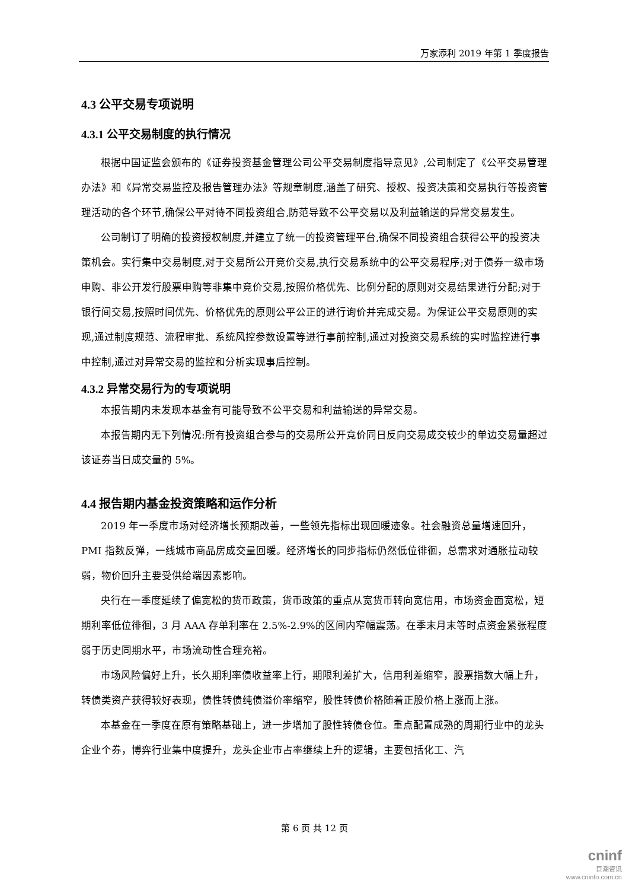万家添利 2019 年第 1 季度报告
4.3 公平交易专项说明
4.3.1 公平交易制度的执行情况
根据中国证监会颁布的《证券投资基金管理公司公平交易制度指导意见》,公司制定了《公平交易管理办法》和《异常交易监控及报告管理办法》等规章制度,涵盖了研究、授权、投资决策和交易执行等投资管理活动的各个环节,确保公平对待不同投资组合,防范导致不公平交易以及利益输送的异常交易发生。
公司制订了明确的投资授权制度,并建立了统一的投资管理平台,确保不同投资组合获得公平的投资决策机会。实行集中交易制度,对于交易所公开竞价交易,执行交易系统中的公平交易程序;对于债券一级市场申购、非公开发行股票申购等非集中竞价交易,按照价格优先、比例分配的原则对交易结果进行分配;对于银行间交易,按照时间优先、价格优先的原则公平公正的进行询价并完成交易。为保证公平交易原则的实现,通过制度规范、流程审批、系统风控参数设置等进行事前控制,通过对投资交易系统的实时监控进行事中控制,通过对异常交易的监控和分析实现事后控制。
4.3.2 异常交易行为的专项说明
本报告期内未发现本基金有可能导致不公平交易和利益输送的异常交易。
本报告期内无下列情况:所有投资组合参与的交易所公开竞价同日反向交易成交较少的单边交易量超过该证券当日成交量的 5%。
4.4 报告期内基金投资策略和运作分析
2019 年一季度市场对经济增长预期改善，一些领先指标出现回暖迹象。社会融资总量增速回升，PMI 指数反弹，一线城市商品房成交量回暖。经济增长的同步指标仍然低位徘徊，总需求对通胀拉动较弱，物价回升主要受供给端因素影响。
央行在一季度延续了偏宽松的货币政策，货币政策的重点从宽货币转向宽信用，市场资金面宽松，短期利率低位徘徊，3 月 AAA 存单利率在 2.5%-2.9%的区间内窄幅震荡。在季末月末等时点资金紧张程度弱于历史同期水平，市场流动性合理充裕。
市场风险偏好上升，长久期利率债收益率上行，期限利差扩大，信用利差缩窄，股票指数大幅上升，转债类资产获得较好表现，债性转债纯债溢价率缩窄，股性转债价格随着正股价格上涨而上涨。
本基金在一季度在原有策略基础上，进一步增加了股性转债仓位。重点配置成熟的周期行业中的龙头企业个券，博弈行业集中度提升，龙头企业市占率继续上升的逻辑，主要包括化工、汽
第 6 页 共 12 页
cninf
巨潮资讯
www.cninfo.com.cn